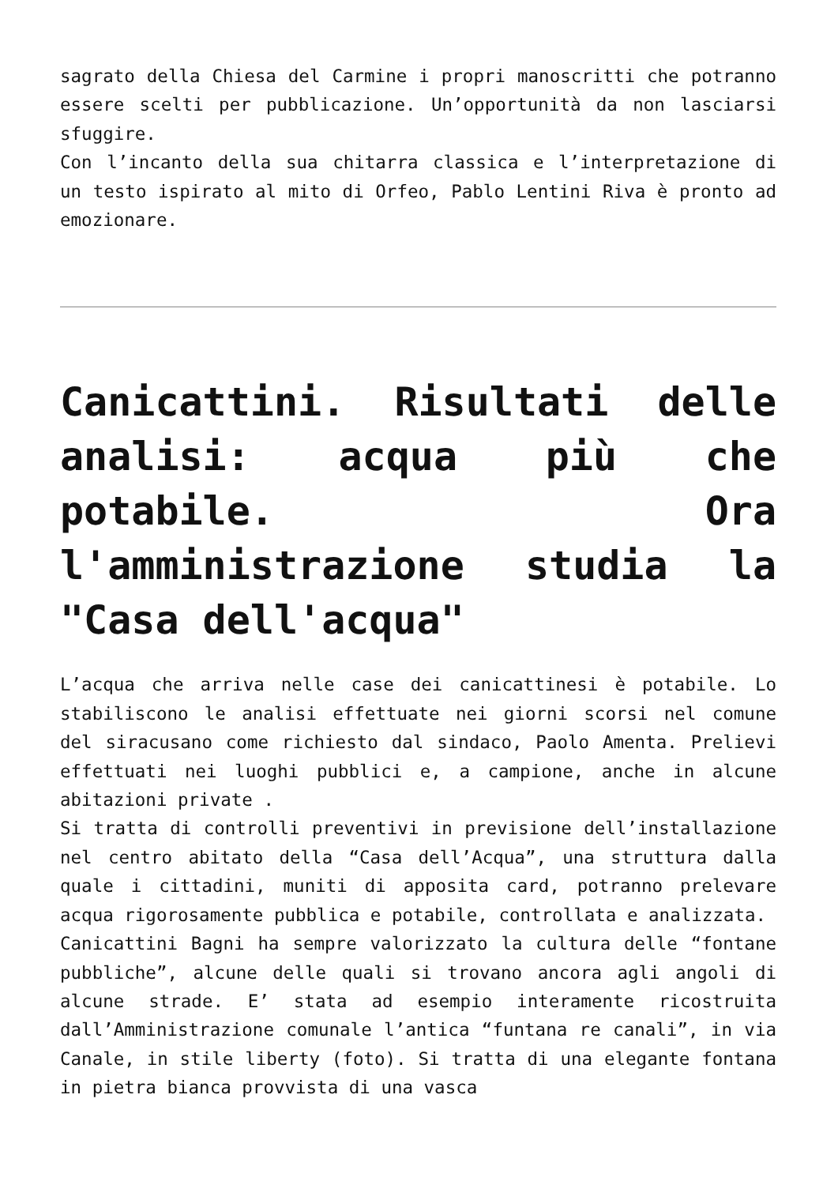sagrato della Chiesa del Carmine i propri manoscritti che potranno essere scelti per pubblicazione. Un’opportunità da non lasciarsi sfuggire.
Con l’incanto della sua chitarra classica e l’interpretazione di un testo ispirato al mito di Orfeo, Pablo Lentini Riva è pronto ad emozionare.
Canicattini. Risultati delle analisi: acqua più che potabile. Ora l'amministrazione studia la "Casa dell'acqua"
L’acqua che arriva nelle case dei canicattinesi è potabile. Lo stabiliscono le analisi effettuate nei giorni scorsi nel comune del siracusano come richiesto dal sindaco, Paolo Amenta. Prelievi effettuati nei luoghi pubblici e, a campione, anche in alcune abitazioni private .
Si tratta di controlli preventivi in previsione dell’installazione nel centro abitato della “Casa dell’Acqua”, una struttura dalla quale i cittadini, muniti di apposita card, potranno prelevare acqua rigorosamente pubblica e potabile, controllata e analizzata.
Canicattini Bagni ha sempre valorizzato la cultura delle “fontane pubbliche”, alcune delle quali si trovano ancora agli angoli di alcune strade. E’ stata ad esempio interamente ricostruita dall’Amministrazione comunale l’antica “funtana re canali”, in via Canale, in stile liberty (foto). Si tratta di una elegante fontana in pietra bianca provvista di una vasca